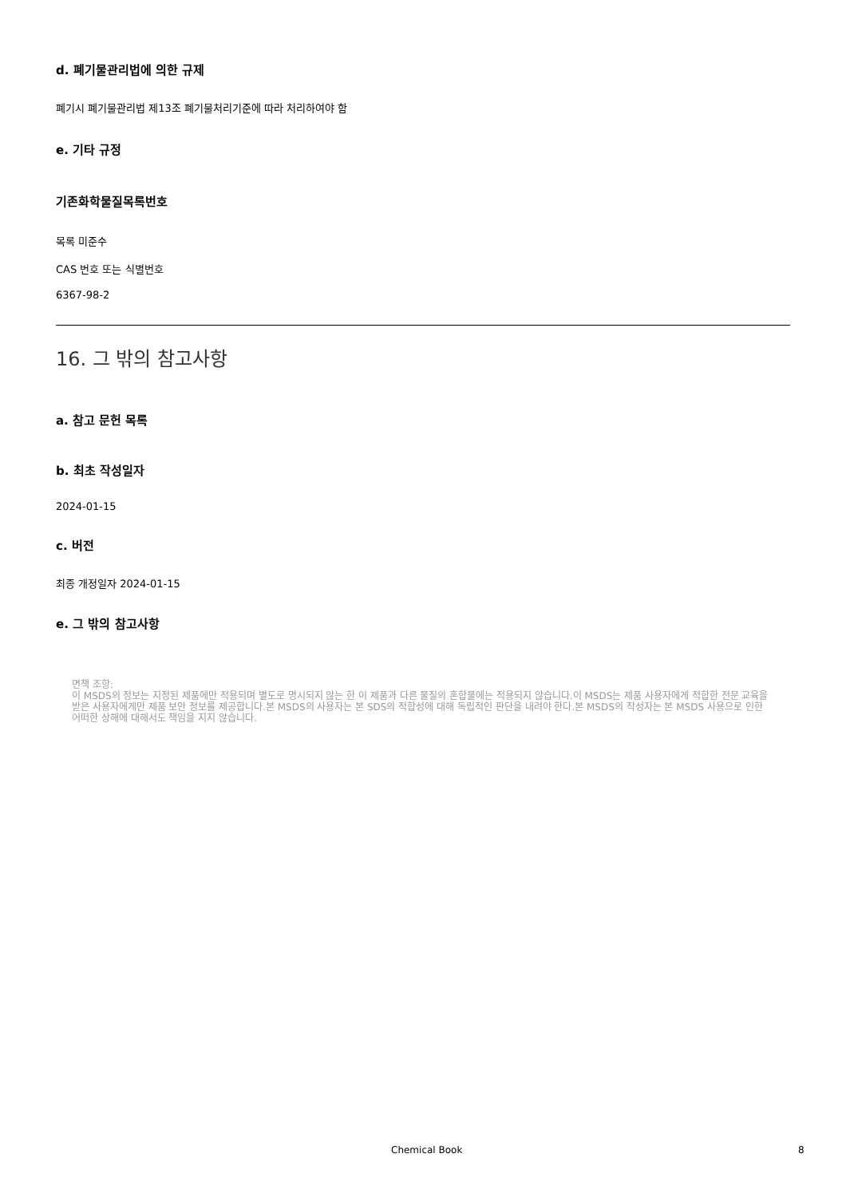d. 폐기물관리법에 의한 규제
폐기시 폐기물관리법 제13조 폐기물처리기준에 따라 처리하여야 함
e. 기타 규정
기존화학물질목록번호
목록 미준수
CAS 번호 또는 식별번호
6367-98-2
16. 그 밖의 참고사항
a. 참고 문헌 목록
b. 최초 작성일자
2024-01-15
c. 버전
최종 개정일자 2024-01-15
e. 그 밖의 참고사항
면책 조항:
이 MSDS의 정보는 지정된 제품에만 적용되며 별도로 명시되지 않는 한 이 제품과 다른 물질의 혼합물에는 적용되지 않습니다.이 MSDS는 제품 사용자에게 적합한 전문 교육을 받은 사용자에게만 제품 보안 정보를 제공합니다.본 MSDS의 사용자는 본 SDS의 적합성에 대해 독립적인 판단을 내려야 한다.본 MSDS의 작성자는 본 MSDS 사용으로 인한 어떠한 상해에 대해서도 책임을 지지 않습니다.
Chemical Book 8